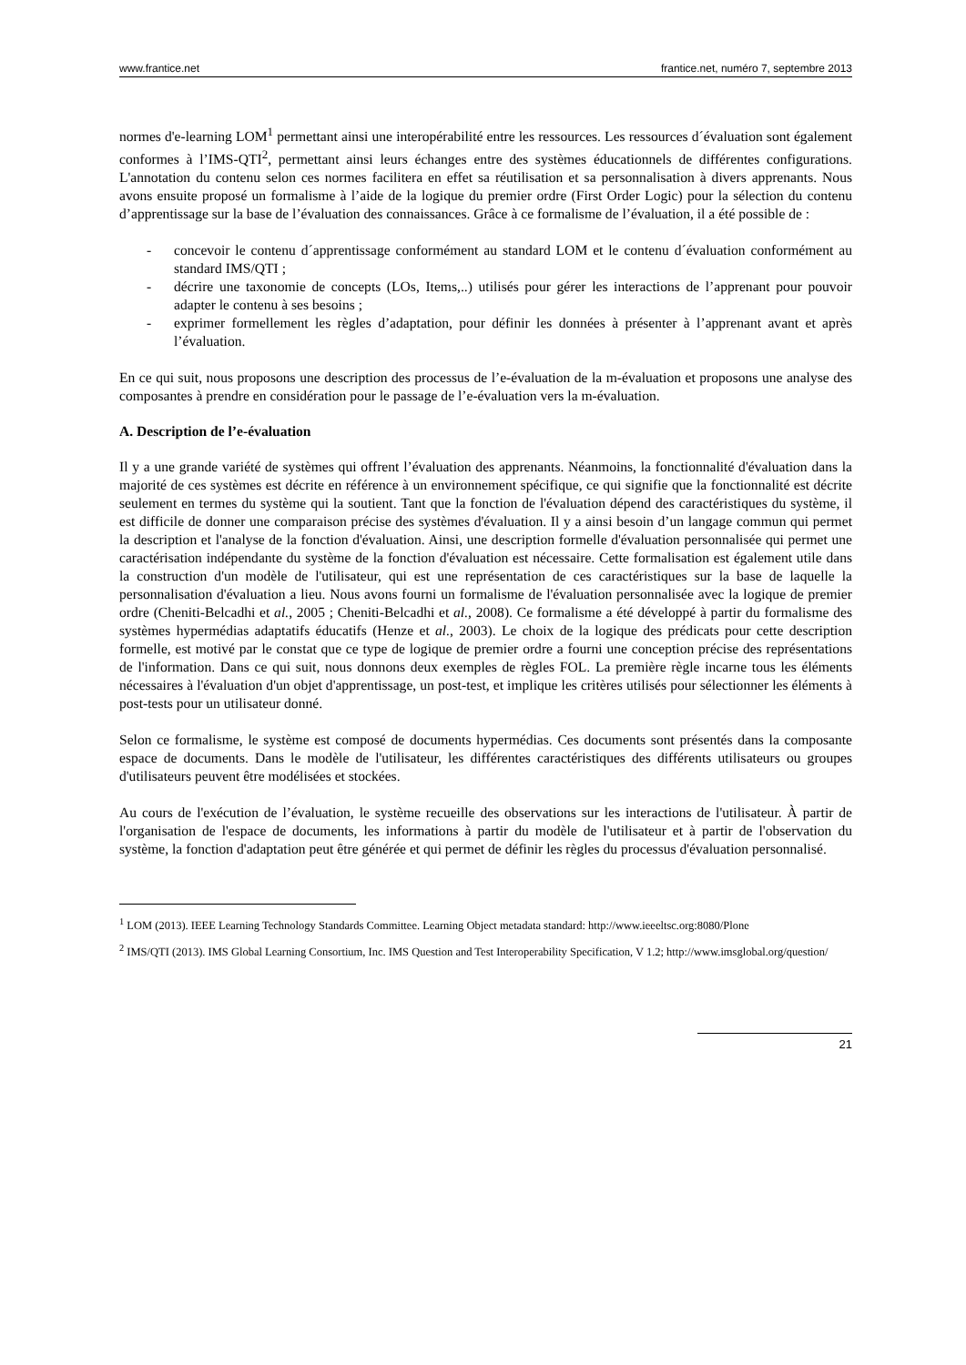www.frantice.net frantice.net, numéro 7, septembre 2013
normes d'e-learning LOM<sup>1</sup> permettant ainsi une interopérabilité entre les ressources. Les ressources d´évaluation sont également conformes à l’IMS-QTI<sup>2</sup>, permettant ainsi leurs échanges entre des systèmes éducationnels de différentes configurations. L'annotation du contenu selon ces normes facilitera en effet sa réutilisation et sa personnalisation à divers apprenants. Nous avons ensuite proposé un formalisme à l’aide de la logique du premier ordre (First Order Logic) pour la sélection du contenu d’apprentissage sur la base de l’évaluation des connaissances. Grâce à ce formalisme de l’évaluation, il a été possible de :
- concevoir le contenu d´apprentissage conformément au standard LOM et le contenu d´évaluation conformément au standard IMS/QTI ;
- décrire une taxonomie de concepts (LOs, Items,..) utilisés pour gérer les interactions de l’apprenant pour pouvoir adapter le contenu à ses besoins ;
- exprimer formellement les règles d’adaptation, pour définir les données à présenter à l’apprenant avant et après l’évaluation.
En ce qui suit, nous proposons une description des processus de l’e-évaluation de la m-évaluation et proposons une analyse des composantes à prendre en considération pour le passage de l’e-évaluation vers la m-évaluation.
A. Description de l’e-évaluation
Il y a une grande variété de systèmes qui offrent l’évaluation des apprenants. Néanmoins, la fonctionnalité d'évaluation dans la majorité de ces systèmes est décrite en référence à un environnement spécifique, ce qui signifie que la fonctionnalité est décrite seulement en termes du système qui la soutient. Tant que la fonction de l'évaluation dépend des caractéristiques du système, il est difficile de donner une comparaison précise des systèmes d'évaluation. Il y a ainsi besoin d’un langage commun qui permet la description et l'analyse de la fonction d'évaluation. Ainsi, une description formelle d'évaluation personnalisée qui permet une caractérisation indépendante du système de la fonction d'évaluation est nécessaire. Cette formalisation est également utile dans la construction d'un modèle de l'utilisateur, qui est une représentation de ces caractéristiques sur la base de laquelle la personnalisation d'évaluation a lieu. Nous avons fourni un formalisme de l'évaluation personnalisée avec la logique de premier ordre (Cheniti-Belcadhi et al., 2005 ; Cheniti-Belcadhi et al., 2008). Ce formalisme a été développé à partir du formalisme des systèmes hypermédias adaptatifs éducatifs (Henze et al., 2003). Le choix de la logique des prédicats pour cette description formelle, est motivé par le constat que ce type de logique de premier ordre a fourni une conception précise des représentations de l'information. Dans ce qui suit, nous donnons deux exemples de règles FOL. La première règle incarne tous les éléments nécessaires à l'évaluation d'un objet d'apprentissage, un post-test, et implique les critères utilisés pour sélectionner les éléments à post-tests pour un utilisateur donné.
Selon ce formalisme, le système est composé de documents hypermédias. Ces documents sont présentés dans la composante espace de documents. Dans le modèle de l'utilisateur, les différentes caractéristiques des différents utilisateurs ou groupes d'utilisateurs peuvent être modélisées et stockées.
Au cours de l'exécution de l’évaluation, le système recueille des observations sur les interactions de l'utilisateur. À partir de l'organisation de l'espace de documents, les informations à partir du modèle de l'utilisateur et à partir de l'observation du système, la fonction d'adaptation peut être générée et qui permet de définir les règles du processus d'évaluation personnalisé.
<sup>1</sup> LOM (2013). IEEE Learning Technology Standards Committee. Learning Object metadata standard: http://www.ieeeltsc.org:8080/Plone
<sup>2</sup> IMS/QTI (2013). IMS Global Learning Consortium, Inc. IMS Question and Test Interoperability Specification, V 1.2; http://www.imsglobal.org/question/
21